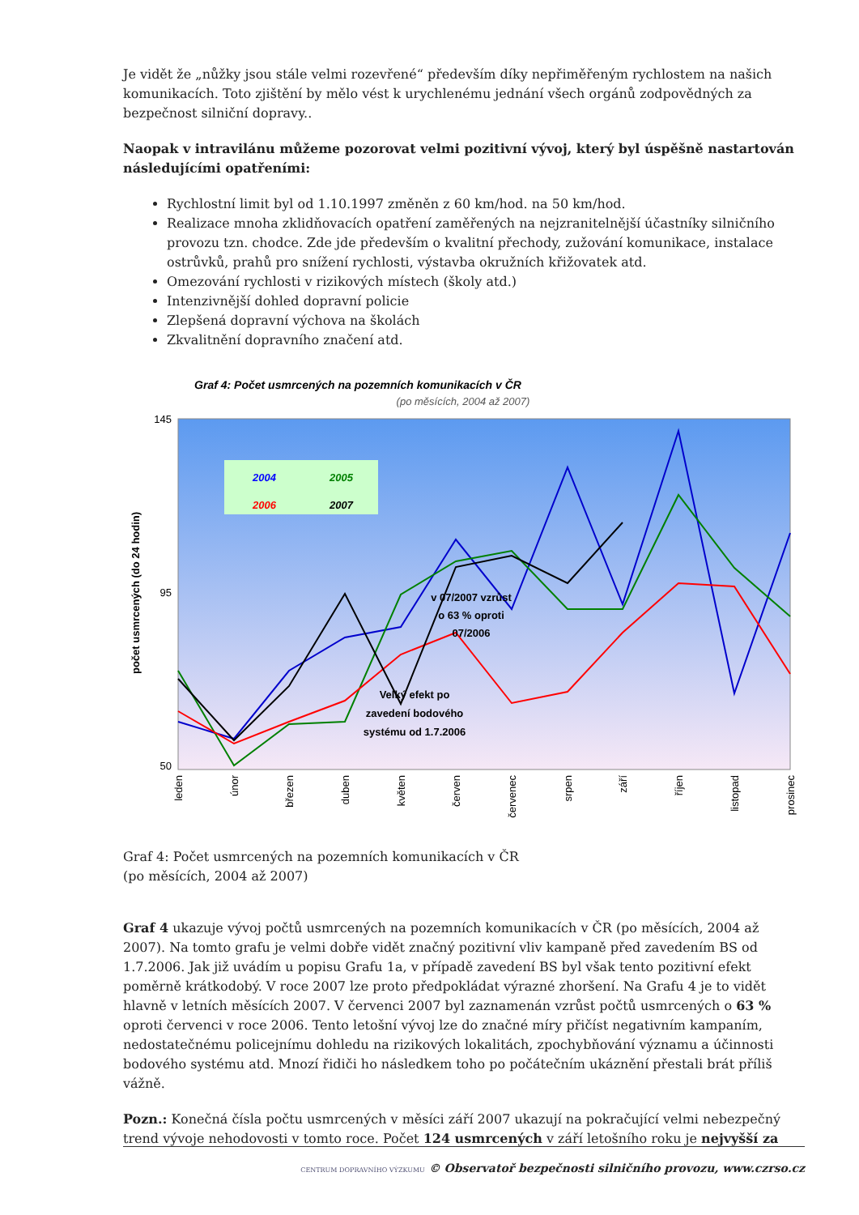Je vidět že „nůžky jsou stále velmi rozevřené“ především díky nepřiměřeným rychlostem na našich komunikacích. Toto zjištění by mělo vést k urychlenému jednání všech orgánů zodpovědných za bezpečnost silniční dopravy..
Naopak v intravilánu můžeme pozorovat velmi pozitivní vývoj, který byl úspěšně nastartován následujícími opatřeními:
Rychlostní limit byl od 1.10.1997 změněn z 60 km/hod. na 50 km/hod.
Realizace mnoha zklidňovacích opatření zaměřených na nejzranitelnější účastníky silničního provozu tzn. chodce. Zde jde především o kvalitní přechody, zužování komunikace, instalace ostrůvků, prahů pro snížení rychlosti, výstavba okružních křižovatek atd.
Omezování rychlosti v rizikových místech (školy atd.)
Intenzivnější dohled dopravní policie
Zlepšená dopravní výchova na školách
Zkvalitnění dopravního značení atd.
Graf 4: Počet usmrcených na pozemních komunikacích v ČR
(po měsících, 2004 až 2007)
145
50
95
počet usmrcených (do 24 hodin)
2004
2005
2006
2007
v 07/2007 vzrůst
o 63 % oproti
07/2006
Velký efekt po
zavedení bodového
systému od 1.7.2006
leden
únor
březen
duben
květen
červen
červenec
srpen
září
říjen
listopad
prosinec
Graf 4: Počet usmrcených na pozemních komunikacích v ČR
(po měsících, 2004 až 2007)
Graf 4 ukazuje vývoj počtů usmrcených na pozemních komunikacích v ČR (po měsících, 2004 až 2007). Na tomto grafu je velmi dobře vidět značný pozitivní vliv kampaně před zavedením BS od 1.7.2006. Jak již uvádím u popisu Grafu 1a, v případě zavedení BS byl však tento pozitivní efekt poměrně krátkodobý. V roce 2007 lze proto předpokládat výrazné zhoršení. Na Grafu 4 je to vidět hlavně v letních měsících 2007. V červenci 2007 byl zaznamenán vzrůst počtů usmrcených o 63 % oproti červenci v roce 2006. Tento letošní vývoj lze do značné míry přičíst negativním kampaním, nedostatečnému policejnímu dohledu na rizikových lokalitách, zpochybňování významu a účinnosti bodového systému atd. Mnozí řidiči ho následkem toho po počátečním ukáznění přestali brát příliš vážně.
Pozn.: Konečná čísla počtu usmrcených v měsíci září 2007 ukazují na pokračující velmi nebezpečný trend vývoje nehodovosti v tomto roce. Počet 124 usmrcených v září letošního roku je nejvyšší za
CENTRUM DOPRAVNÍHO VÝZKUMU © Observatoř bezpečnosti silničního provozu, www.czrso.cz